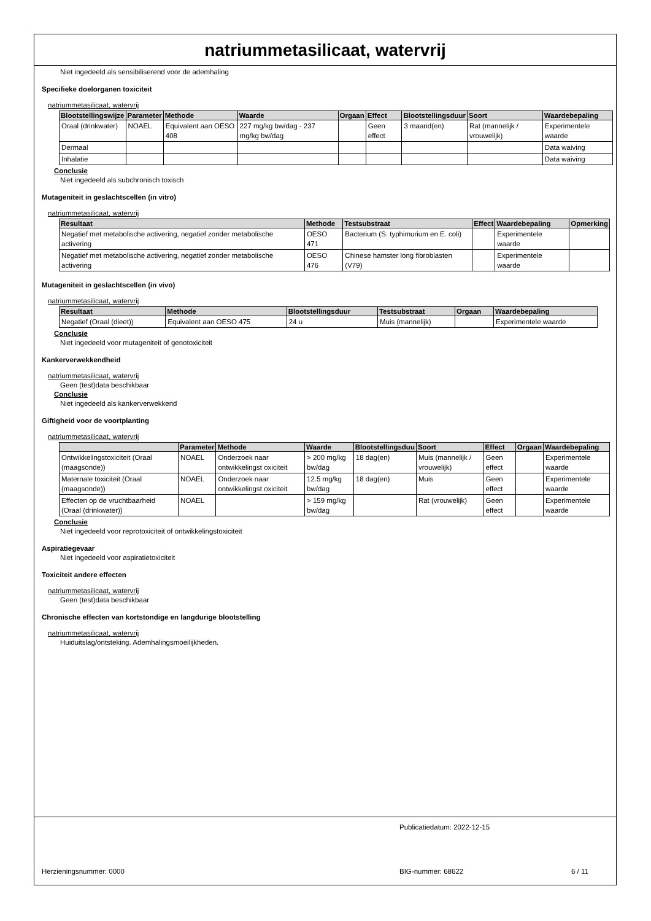natriummetasilicaat, watervrij
Niet ingedeeld als sensibiliserend voor de ademhaling
Specifieke doelorganen toxiciteit
natriummetasilicaat, watervrij
| Blootstellingswijze | Parameter | Methode | Waarde | Orgaan | Effect | Blootstellingsduur | Soort | Waardebepaling |
| --- | --- | --- | --- | --- | --- | --- | --- | --- |
| Oraal (drinkwater) | NOAEL | Equivalent aan OESO 408 | 227 mg/kg bw/dag - 237 mg/kg bw/dag | | Geen effect | 3 maand(en) | Rat (mannelijk / vrouwelijk) | Experimentele waarde |
| Dermaal | | | | | | | | Data waiving |
| Inhalatie | | | | | | | | Data waiving |
Conclusie
Niet ingedeeld als subchronisch toxisch
Mutageniteit in geslachtscellen (in vitro)
natriummetasilicaat, watervrij
| Resultaat | Methode | Testsubstraat | Effect | Waardebepaling | Opmerking |
| --- | --- | --- | --- | --- | --- |
| Negatief met metabolische activering, negatief zonder metabolische activering | OESO 471 | Bacterium (S. typhimurium en E. coli) | | Experimentele waarde | |
| Negatief met metabolische activering, negatief zonder metabolische activering | OESO 476 | Chinese hamster long fibroblasten (V79) | | Experimentele waarde | |
Mutageniteit in geslachtscellen (in vivo)
natriummetasilicaat, watervrij
| Resultaat | Methode | Blootstellingsduur | Testsubstraat | Orgaan | Waardebepaling |
| --- | --- | --- | --- | --- | --- |
| Negatief (Oraal (dieet)) | Equivalent aan OESO 475 | 24 u | Muis (mannelijk) | | Experimentele waarde |
Conclusie
Niet ingedeeld voor mutageniteit of genotoxiciteit
Kankerverwekkendheid
natriummetasilicaat, watervrij
Geen (test)data beschikbaar
Conclusie
Niet ingedeeld als kankerverwekkend
Giftigheid voor de voortplanting
natriummetasilicaat, watervrij
| | Parameter | Methode | Waarde | Blootstellingsduu | Soort | Effect | Orgaan | Waardebepaling |
| --- | --- | --- | --- | --- | --- | --- | --- | --- |
| Ontwikkelingstoxiciteit (Oraal (maagsonde)) | NOAEL | Onderzoek naar ontwikkelingst oxiciteit | > 200 mg/kg bw/dag | 18 dag(en) | Muis (mannelijk / vrouwelijk) | Geen effect | | Experimentele waarde |
| Maternale toxiciteit (Oraal (maagsonde)) | NOAEL | Onderzoek naar ontwikkelingst oxiciteit | 12.5 mg/kg bw/dag | 18 dag(en) | Muis | Geen effect | | Experimentele waarde |
| Effecten op de vruchtbaarheid (Oraal (drinkwater)) | NOAEL | | > 159 mg/kg bw/dag | | Rat (vrouwelijk) | Geen effect | | Experimentele waarde |
Conclusie
Niet ingedeeld voor reprotoxiciteit of ontwikkelingstoxiciteit
Aspiratiegevaar
Niet ingedeeld voor aspiratietoxiciteit
Toxiciteit andere effecten
natriummetasilicaat, watervrij
Geen (test)data beschikbaar
Chronische effecten van kortstondige en langdurige blootstelling
natriummetasilicaat, watervrij
Huiduitslag/ontsteking. Ademhalingsmoeilijkheden.
Publicatiedatum: 2022-12-15
Herzieningsnummer: 0000 BIG-nummer: 68622 6 / 11